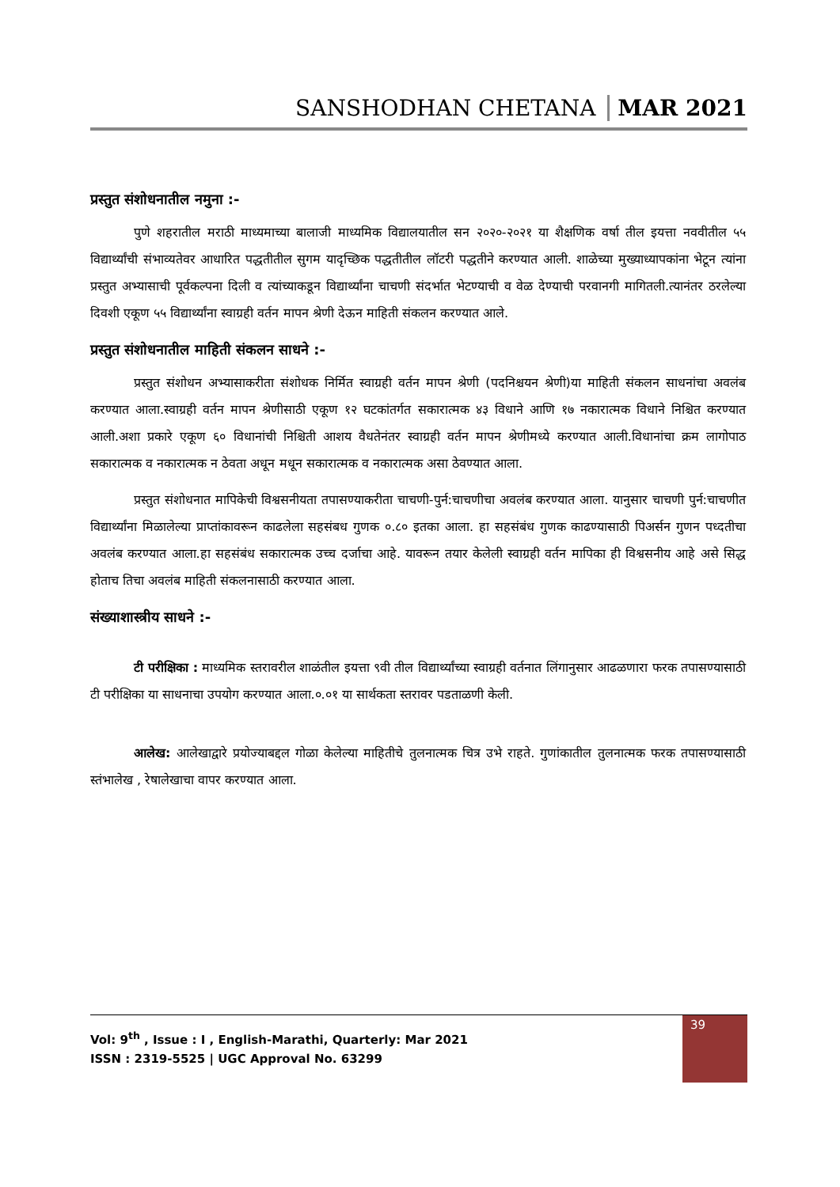SANSHODHAN CHETANA MAR 2021
प्रस्तुत संशोधनातील नमुना :-
पुणे शहरातील मराठी माध्यमाच्या बालाजी माध्यमिक विद्यालयातील सन २०२०-२०२१ या शैक्षणिक वर्षा तील इयत्ता नववीतील ५५ विद्यार्थ्यांची संभाव्यतेवर आधारित पद्धतीतील सुगम यादृच्छिक पद्धतीतील लॉटरी पद्धतीने करण्यात आली. शाळेच्या मुख्याध्यापकांना भेटून त्यांना प्रस्तुत अभ्यासाची पूर्वकल्पना दिली व त्यांच्याकडून विद्यार्थ्यांना चाचणी संदर्भात भेटण्याची व वेळ देण्याची परवानगी मागितली.त्यानंतर ठरलेल्या दिवशी एकूण ५५ विद्यार्थ्यांना स्वाग्रही वर्तन मापन श्रेणी देऊन माहिती संकलन करण्यात आले.
प्रस्तुत संशोधनातील माहिती संकलन साधने :-
प्रस्तुत संशोधन अभ्यासाकरीता संशोधक निर्मित स्वाग्रही वर्तन मापन श्रेणी (पदनिश्चयन श्रेणी)या माहिती संकलन साधनांचा अवलंब करण्यात आला.स्वाग्रही वर्तन मापन श्रेणीसाठी एकूण १२ घटकांतर्गत सकारात्मक ४३ विधाने आणि १७ नकारात्मक विधाने निश्चित करण्यात आली.अशा प्रकारे एकूण ६० विधानांची निश्चिती आशय वैधतेनंतर स्वाग्रही वर्तन मापन श्रेणीमध्ये करण्यात आली.विधानांचा क्रम लागोपाठ सकारात्मक व नकारात्मक न ठेवता अधून मधून सकारात्मक व नकारात्मक असा ठेवण्यात आला.
प्रस्तुत संशोधनात मापिकेची विश्वसनीयता तपासण्याकरीता चाचणी-पुर्न:चाचणीचा अवलंब करण्यात आला. यानुसार चाचणी पुर्न:चाचणीत विद्यार्थ्यांना मिळालेल्या प्राप्तांकावरून काढलेला सहसंबध गुणक ०.८० इतका आला. हा सहसंबंध गुणक काढण्यासाठी पिअर्सन गुणन पध्दतीचा अवलंब करण्यात आला.हा सहसंबंध सकारात्मक उच्च दर्जाचा आहे. यावरून तयार केलेली स्वाग्रही वर्तन मापिका ही विश्वसनीय आहे असे सिद्ध होताच तिचा अवलंब माहिती संकलनासाठी करण्यात आला.
संख्याशास्त्रीय साधने :-
टी परीक्षिका : माध्यमिक स्तरावरील शाळंतील इयत्ता ९वी तील विद्यार्थ्यांच्या स्वाग्रही वर्तनात लिंगानुसार आढळणारा फरक तपासण्यासाठी टी परीक्षिका या साधनाचा उपयोग करण्यात आला.०.०१ या सार्थकता स्तरावर पडताळणी केली.
आलेख: आलेखाद्वारे प्रयोज्याबद्दल गोळा केलेल्या माहितीचे तुलनात्मक चित्र उभे राहते. गुणांकातील तुलनात्मक फरक तपासण्यासाठी स्तंभालेख , रेषालेखाचा वापर करण्यात आला.
39
Vol: 9<sup>th</sup> , Issue : I , English-Marathi, Quarterly: Mar 2021
ISSN : 2319-5525 | UGC Approval No. 63299